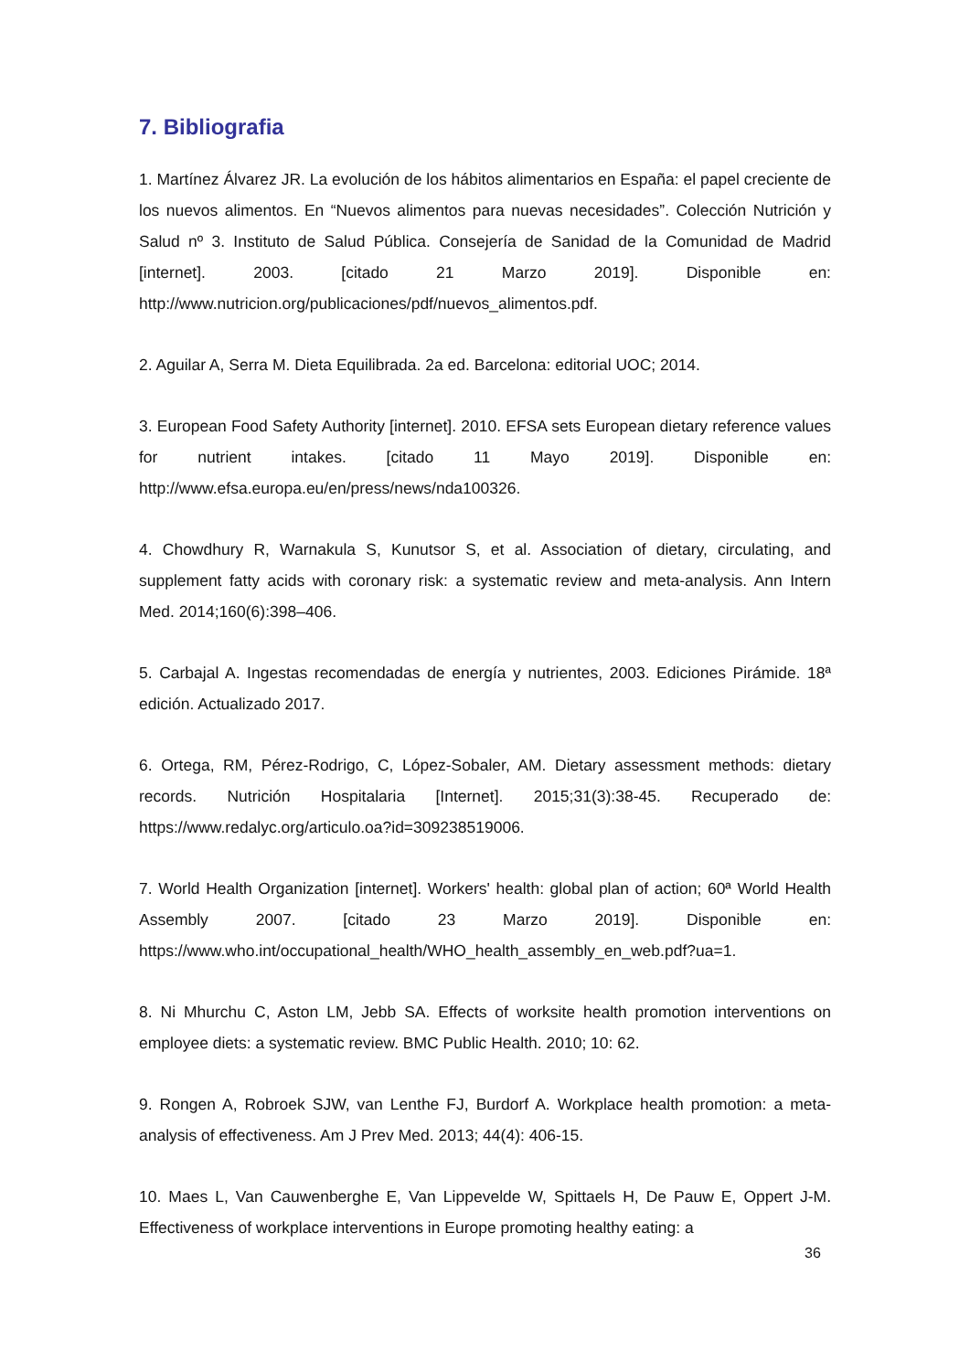7. Bibliografia
1. Martínez Álvarez JR. La evolución de los hábitos alimentarios en España: el papel creciente de los nuevos alimentos. En “Nuevos alimentos para nuevas necesidades”. Colección Nutrición y Salud nº 3. Instituto de Salud Pública. Consejería de Sanidad de la Comunidad de Madrid [internet]. 2003. [citado 21 Marzo 2019]. Disponible en: http://www.nutricion.org/publicaciones/pdf/nuevos_alimentos.pdf.
2. Aguilar A, Serra M. Dieta Equilibrada. 2a ed. Barcelona: editorial UOC; 2014.
3. European Food Safety Authority [internet]. 2010. EFSA sets European dietary reference values for nutrient intakes. [citado 11 Mayo 2019]. Disponible en: http://www.efsa.europa.eu/en/press/news/nda100326.
4. Chowdhury R, Warnakula S, Kunutsor S, et al. Association of dietary, circulating, and supplement fatty acids with coronary risk: a systematic review and meta-analysis. Ann Intern Med. 2014;160(6):398–406.
5. Carbajal A. Ingestas recomendadas de energía y nutrientes, 2003. Ediciones Pirámide. 18ª edición. Actualizado 2017.
6. Ortega, RM, Pérez-Rodrigo, C, López-Sobaler, AM. Dietary assessment methods: dietary records. Nutrición Hospitalaria [Internet]. 2015;31(3):38-45. Recuperado de: https://www.redalyc.org/articulo.oa?id=309238519006.
7. World Health Organization [internet]. Workers' health: global plan of action; 60ª World Health Assembly 2007. [citado 23 Marzo 2019]. Disponible en: https://www.who.int/occupational_health/WHO_health_assembly_en_web.pdf?ua=1.
8. Ni Mhurchu C, Aston LM, Jebb SA. Effects of worksite health promotion interventions on employee diets: a systematic review. BMC Public Health. 2010; 10: 62.
9. Rongen A, Robroek SJW, van Lenthe FJ, Burdorf A. Workplace health promotion: a meta-analysis of effectiveness. Am J Prev Med. 2013; 44(4): 406-15.
10. Maes L, Van Cauwenberghe E, Van Lippevelde W, Spittaels H, De Pauw E, Oppert J-M. Effectiveness of workplace interventions in Europe promoting healthy eating: a
36